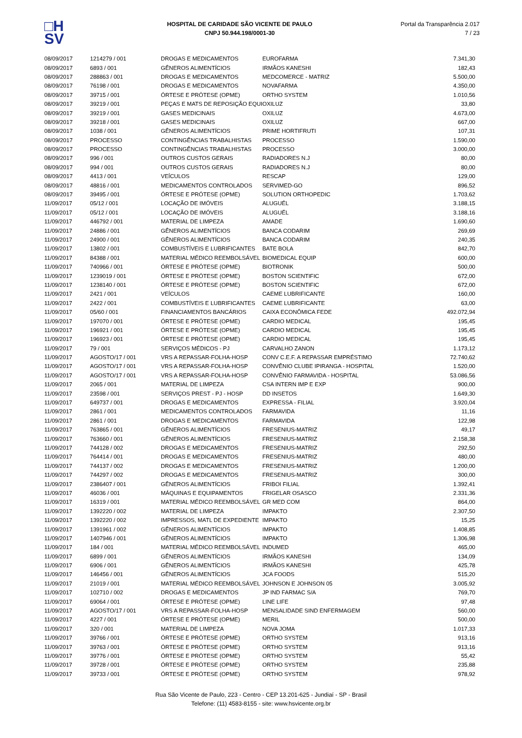□H
SV
HOSPITAL DE CARIDADE SÃO VICENTE DE PAULO
CNPJ 50.944.198/0001-30
Portal da Transparência 2.017
7 / 23
| 08/09/2017 | 1214279 / 001 | DROGAS E MEDICAMENTOS | EUROFARMA | 7.341,30 |
| 08/09/2017 | 6893 / 001 | GÊNEROS ALIMENTÍCIOS | IRMÃOS KANESHI | 182,43 |
| 08/09/2017 | 288863 / 001 | DROGAS E MEDICAMENTOS | MEDCOMERCE - MATRIZ | 5.500,00 |
| 08/09/2017 | 76198 / 001 | DROGAS E MEDICAMENTOS | NOVAFARMA | 4.350,00 |
| 08/09/2017 | 39715 / 001 | ÓRTESE E PRÓTESE (OPME) | ORTHO SYSTEM | 1.010,56 |
| 08/09/2017 | 39219 / 001 | PEÇAS E MATS DE REPOSIÇÃO EQUI | OXILUZ | 33,80 |
| 08/09/2017 | 39219 / 001 | GASES MEDICINAIS | OXILUZ | 4.673,00 |
| 08/09/2017 | 39218 / 001 | GASES MEDICINAIS | OXILUZ | 667,00 |
| 08/09/2017 | 1038 / 001 | GÊNEROS ALIMENTÍCIOS | PRIME HORTIFRUTI | 107,31 |
| 08/09/2017 | PROCESSO | CONTINGÊNCIAS TRABALHISTAS | PROCESSO | 1.590,00 |
| 08/09/2017 | PROCESSO | CONTINGÊNCIAS TRABALHISTAS | PROCESSO | 3.000,00 |
| 08/09/2017 | 996 / 001 | OUTROS CUSTOS GERAIS | RADIADORES N.J | 80,00 |
| 08/09/2017 | 994 / 001 | OUTROS CUSTOS GERAIS | RADIADORES N.J | 80,00 |
| 08/09/2017 | 4413 / 001 | VEÍCULOS | RESCAP | 129,00 |
| 08/09/2017 | 48816 / 001 | MEDICAMENTOS CONTROLADOS | SERVIMED-GO | 896,52 |
| 08/09/2017 | 39495 / 001 | ÓRTESE E PRÓTESE (OPME) | SOLUTION ORTHOPEDIC | 1.703,62 |
| 11/09/2017 | 05/12 / 001 | LOCAÇÃO DE IMÓVEIS | ALUGUÉL | 3.188,15 |
| 11/09/2017 | 05/12 / 001 | LOCAÇÃO DE IMÓVEIS | ALUGUÉL | 3.188,16 |
| 11/09/2017 | 446792 / 001 | MATERIAL DE LIMPEZA | AMADE | 1.690,60 |
| 11/09/2017 | 24886 / 001 | GÊNEROS ALIMENTÍCIOS | BANCA CODARIM | 269,69 |
| 11/09/2017 | 24900 / 001 | GÊNEROS ALIMENTÍCIOS | BANCA CODARIM | 240,35 |
| 11/09/2017 | 13802 / 001 | COMBUSTÍVEIS E LUBRIFICANTES | BATE BOLA | 842,70 |
| 11/09/2017 | 84388 / 001 | MATERIAL MÉDICO REEMBOLSÁVEL | BIOMEDICAL EQUIP | 600,00 |
| 11/09/2017 | 740966 / 001 | ÓRTESE E PRÓTESE (OPME) | BIOTRONIK | 500,00 |
| 11/09/2017 | 1239019 / 001 | ÓRTESE E PRÓTESE (OPME) | BOSTON SCIENTIFIC | 672,00 |
| 11/09/2017 | 1238140 / 001 | ÓRTESE E PRÓTESE (OPME) | BOSTON SCIENTIFIC | 672,00 |
| 11/09/2017 | 2421 / 001 | VEÍCULOS | CAEME LUBRIFICANTE | 160,00 |
| 11/09/2017 | 2422 / 001 | COMBUSTÍVEIS E LUBRIFICANTES | CAEME LUBRIFICANTE | 63,00 |
| 11/09/2017 | 05/60 / 001 | FINANCIAMENTOS BANCÁRIOS | CAIXA ECONÔMICA FEDE | 492.072,94 |
| 11/09/2017 | 197070 / 001 | ÓRTESE E PRÓTESE (OPME) | CARDIO MEDICAL | 195,45 |
| 11/09/2017 | 196921 / 001 | ÓRTESE E PRÓTESE (OPME) | CARDIO MEDICAL | 195,45 |
| 11/09/2017 | 196923 / 001 | ÓRTESE E PRÓTESE (OPME) | CARDIO MEDICAL | 195,45 |
| 11/09/2017 | 79 / 001 | SERVIÇOS MÉDICOS - PJ | CARVALHO ZANON | 1.173,12 |
| 11/09/2017 | AGOSTO/17 / 001 | VRS A REPASSAR-FOLHA-HOSP | CONV C.E.F. A REPASSAR EMPRÉSTIMO | 72.740,62 |
| 11/09/2017 | AGOSTO/17 / 001 | VRS A REPASSAR-FOLHA-HOSP | CONVÊNIO CLUBE IPIRANGA - HOSPITAL | 1.520,00 |
| 11/09/2017 | AGOSTO/17 / 001 | VRS A REPASSAR-FOLHA-HOSP | CONVÊNIO FARMAVIDA - HOSPITAL | 53.086,56 |
| 11/09/2017 | 2065 / 001 | MATERIAL DE LIMPEZA | CSA INTERN IMP E EXP | 900,00 |
| 11/09/2017 | 23598 / 001 | SERVIÇOS PREST - PJ - HOSP | DD INSETOS | 1.649,30 |
| 11/09/2017 | 649737 / 001 | DROGAS E MEDICAMENTOS | EXPRESSA - FILIAL | 3.920,04 |
| 11/09/2017 | 2861 / 001 | MEDICAMENTOS CONTROLADOS | FARMAVIDA | 11,16 |
| 11/09/2017 | 2861 / 001 | DROGAS E MEDICAMENTOS | FARMAVIDA | 122,98 |
| 11/09/2017 | 763865 / 001 | GÊNEROS ALIMENTÍCIOS | FRESENIUS-MATRIZ | 49,17 |
| 11/09/2017 | 763660 / 001 | GÊNEROS ALIMENTÍCIOS | FRESENIUS-MATRIZ | 2.158,38 |
| 11/09/2017 | 744128 / 002 | DROGAS E MEDICAMENTOS | FRESENIUS-MATRIZ | 292,50 |
| 11/09/2017 | 764414 / 001 | DROGAS E MEDICAMENTOS | FRESENIUS-MATRIZ | 480,00 |
| 11/09/2017 | 744137 / 002 | DROGAS E MEDICAMENTOS | FRESENIUS-MATRIZ | 1.200,00 |
| 11/09/2017 | 744297 / 002 | DROGAS E MEDICAMENTOS | FRESENIUS-MATRIZ | 300,00 |
| 11/09/2017 | 2386407 / 001 | GÊNEROS ALIMENTÍCIOS | FRIBOI FILIAL | 1.392,41 |
| 11/09/2017 | 46036 / 001 | MÁQUINAS E EQUIPAMENTOS | FRIGELAR OSASCO | 2.331,36 |
| 11/09/2017 | 16319 / 001 | MATERIAL MÉDICO REEMBOLSÁVEL | GR MED COM | 864,00 |
| 11/09/2017 | 1392220 / 002 | MATERIAL DE LIMPEZA | IMPAKTO | 2.307,50 |
| 11/09/2017 | 1392220 / 002 | IMPRESSOS, MATL DE EXPEDIENTE | IMPAKTO | 15,25 |
| 11/09/2017 | 1391961 / 002 | GÊNEROS ALIMENTÍCIOS | IMPAKTO | 1.408,85 |
| 11/09/2017 | 1407946 / 001 | GÊNEROS ALIMENTÍCIOS | IMPAKTO | 1.306,98 |
| 11/09/2017 | 184 / 001 | MATERIAL MÉDICO REEMBOLSÁVEL | INDUMED | 465,00 |
| 11/09/2017 | 6899 / 001 | GÊNEROS ALIMENTÍCIOS | IRMÃOS KANESHI | 134,09 |
| 11/09/2017 | 6906 / 001 | GÊNEROS ALIMENTÍCIOS | IRMÃOS KANESHI | 425,78 |
| 11/09/2017 | 146456 / 001 | GÊNEROS ALIMENTÍCIOS | JCA FOODS | 515,20 |
| 11/09/2017 | 21019 / 001 | MATERIAL MÉDICO REEMBOLSÁVEL | JOHNSON E JOHNSON 05 | 3.005,92 |
| 11/09/2017 | 102710 / 002 | DROGAS E MEDICAMENTOS | JP IND FARMAC S/A | 769,70 |
| 11/09/2017 | 69064 / 001 | ÓRTESE E PRÓTESE (OPME) | LINE LIFE | 97,48 |
| 11/09/2017 | AGOSTO/17 / 001 | VRS A REPASSAR-FOLHA-HOSP | MENSALIDADE SIND ENFERMAGEM | 560,00 |
| 11/09/2017 | 4227 / 001 | ÓRTESE E PRÓTESE (OPME) | MERIL | 500,00 |
| 11/09/2017 | 320 / 001 | MATERIAL DE LIMPEZA | NOVA JOMA | 1.017,33 |
| 11/09/2017 | 39766 / 001 | ÓRTESE E PRÓTESE (OPME) | ORTHO SYSTEM | 913,16 |
| 11/09/2017 | 39763 / 001 | ÓRTESE E PRÓTESE (OPME) | ORTHO SYSTEM | 913,16 |
| 11/09/2017 | 39776 / 001 | ÓRTESE E PRÓTESE (OPME) | ORTHO SYSTEM | 55,42 |
| 11/09/2017 | 39728 / 001 | ÓRTESE E PRÓTESE (OPME) | ORTHO SYSTEM | 235,88 |
| 11/09/2017 | 39733 / 001 | ÓRTESE E PRÓTESE (OPME) | ORTHO SYSTEM | 978,92 |
Rua São Vicente de Paulo, 223 - Centro - CEP 13.201-625 - Jundiaí - SP - Brasil
Telefone: (11) 4583-8155 - site: www.hsvicente.org.br